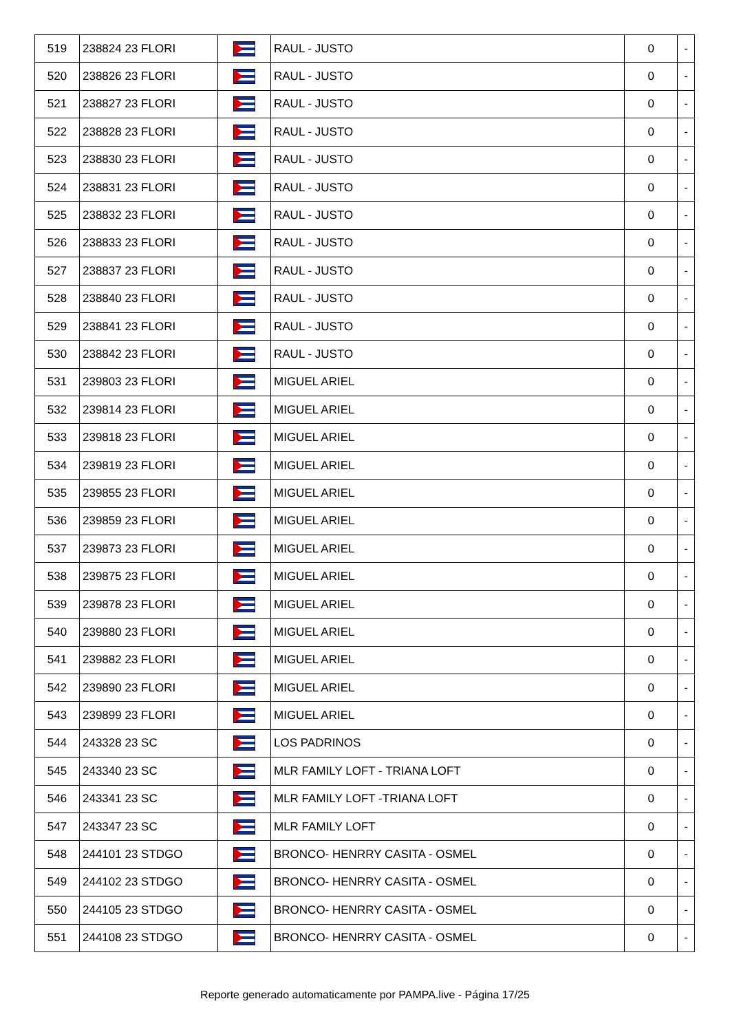| 519 | 238824 23 FLORI | | RAUL - JUSTO | 0 | - |
| 520 | 238826 23 FLORI | | RAUL - JUSTO | 0 | - |
| 521 | 238827 23 FLORI | | RAUL - JUSTO | 0 | - |
| 522 | 238828 23 FLORI | | RAUL - JUSTO | 0 | - |
| 523 | 238830 23 FLORI | | RAUL - JUSTO | 0 | - |
| 524 | 238831 23 FLORI | | RAUL - JUSTO | 0 | - |
| 525 | 238832 23 FLORI | | RAUL - JUSTO | 0 | - |
| 526 | 238833 23 FLORI | | RAUL - JUSTO | 0 | - |
| 527 | 238837 23 FLORI | | RAUL - JUSTO | 0 | - |
| 528 | 238840 23 FLORI | | RAUL - JUSTO | 0 | - |
| 529 | 238841 23 FLORI | | RAUL - JUSTO | 0 | - |
| 530 | 238842 23 FLORI | | RAUL - JUSTO | 0 | - |
| 531 | 239803 23 FLORI | | MIGUEL ARIEL | 0 | - |
| 532 | 239814 23 FLORI | | MIGUEL ARIEL | 0 | - |
| 533 | 239818 23 FLORI | | MIGUEL ARIEL | 0 | - |
| 534 | 239819 23 FLORI | | MIGUEL ARIEL | 0 | - |
| 535 | 239855 23 FLORI | | MIGUEL ARIEL | 0 | - |
| 536 | 239859 23 FLORI | | MIGUEL ARIEL | 0 | - |
| 537 | 239873 23 FLORI | | MIGUEL ARIEL | 0 | - |
| 538 | 239875 23 FLORI | | MIGUEL ARIEL | 0 | - |
| 539 | 239878 23 FLORI | | MIGUEL ARIEL | 0 | - |
| 540 | 239880 23 FLORI | | MIGUEL ARIEL | 0 | - |
| 541 | 239882 23 FLORI | | MIGUEL ARIEL | 0 | - |
| 542 | 239890 23 FLORI | | MIGUEL ARIEL | 0 | - |
| 543 | 239899 23 FLORI | | MIGUEL ARIEL | 0 | - |
| 544 | 243328 23 SC | | LOS PADRINOS | 0 | - |
| 545 | 243340 23 SC | | MLR FAMILY LOFT - TRIANA LOFT | 0 | - |
| 546 | 243341 23 SC | | MLR FAMILY LOFT -TRIANA LOFT | 0 | - |
| 547 | 243347 23 SC | | MLR FAMILY LOFT | 0 | - |
| 548 | 244101 23 STDGO | | BRONCO- HENRRY CASITA - OSMEL | 0 | - |
| 549 | 244102 23 STDGO | | BRONCO- HENRRY CASITA - OSMEL | 0 | - |
| 550 | 244105 23 STDGO | | BRONCO- HENRRY CASITA - OSMEL | 0 | - |
| 551 | 244108 23 STDGO | | BRONCO- HENRRY CASITA - OSMEL | 0 | - |
Reporte generado automaticamente por PAMPA.live - Página 17/25